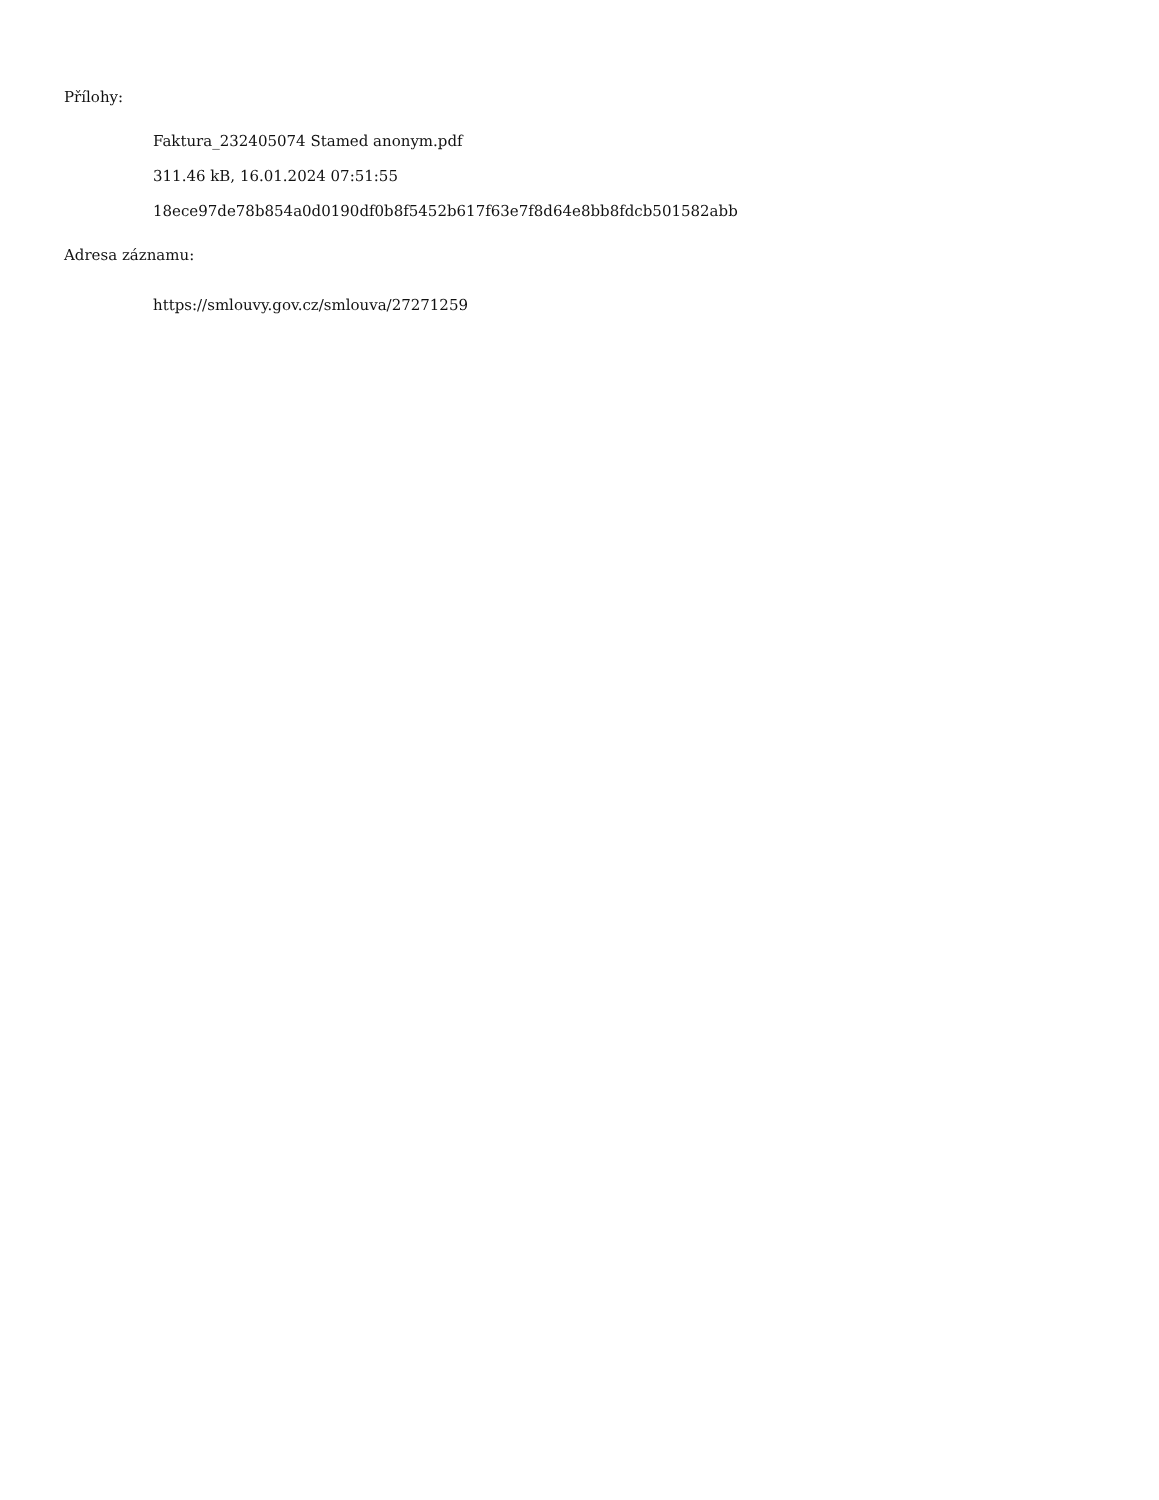Přílohy:
Faktura_232405074 Stamed anonym.pdf
311.46 kB, 16.01.2024 07:51:55
18ece97de78b854a0d0190df0b8f5452b617f63e7f8d64e8bb8fdcb501582abb
Adresa záznamu:
https://smlouvy.gov.cz/smlouva/27271259